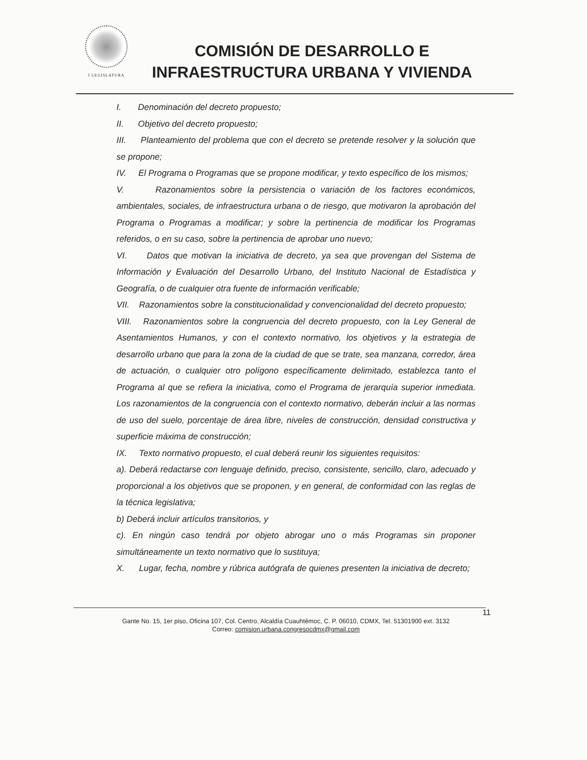I LEGISLATURA
COMISIÓN DE DESARROLLO E
INFRAESTRUCTURA URBANA Y VIVIENDA
I. Denominación del decreto propuesto;
II. Objetivo del decreto propuesto;
III. Planteamiento del problema que con el decreto se pretende resolver y la solución que se propone;
IV. El Programa o Programas que se propone modificar, y texto específico de los mismos;
V. Razonamientos sobre la persistencia o variación de los factores económicos, ambientales, sociales, de infraestructura urbana o de riesgo, que motivaron la aprobación del Programa o Programas a modificar; y sobre la pertinencia de modificar los Programas referidos, o en su caso, sobre la pertinencia de aprobar uno nuevo;
VI. Datos que motivan la iniciativa de decreto, ya sea que provengan del Sistema de Información y Evaluación del Desarrollo Urbano, del Instituto Nacional de Estadística y Geografía, o de cualquier otra fuente de información verificable;
VII. Razonamientos sobre la constitucionalidad y convencionalidad del decreto propuesto;
VIII. Razonamientos sobre la congruencia del decreto propuesto, con la Ley General de Asentamientos Humanos, y con el contexto normativo, los objetivos y la estrategia de desarrollo urbano que para la zona de la ciudad de que se trate, sea manzana, corredor, área de actuación, o cualquier otro polígono específicamente delimitado, establezca tanto el Programa al que se refiera la iniciativa, como el Programa de jerarquía superior inmediata. Los razonamientos de la congruencia con el contexto normativo, deberán incluir a las normas de uso del suelo, porcentaje de área libre, niveles de construcción, densidad constructiva y superficie máxima de construcción;
IX. Texto normativo propuesto, el cual deberá reunir los siguientes requisitos:
a). Deberá redactarse con lenguaje definido, preciso, consistente, sencillo, claro, adecuado y proporcional a los objetivos que se proponen, y en general, de conformidad con las reglas de la técnica legislativa;
b) Deberá incluir artículos transitorios, y
c). En ningún caso tendrá por objeto abrogar uno o más Programas sin proponer simultáneamente un texto normativo que lo sustituya;
X. Lugar, fecha, nombre y rúbrica autógrafa de quienes presenten la iniciativa de decreto;
11
Gante No. 15, 1er piso, Oficina 107, Col. Centro, Alcaldía Cuauhtémoc, C. P. 06010, CDMX, Tel. 51301900 ext. 3132
Correo: comision.urbana.congresocdmx@gmail.com